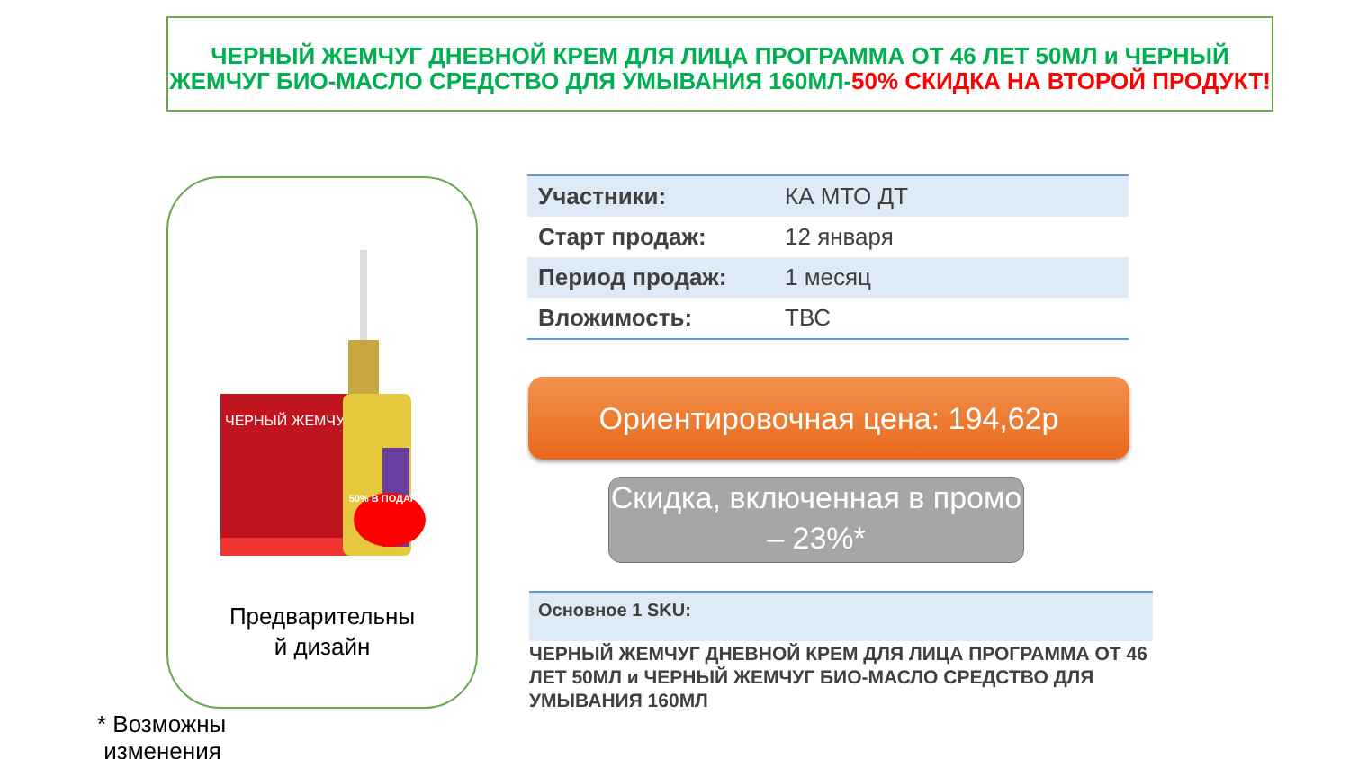ЧЕРНЫЙ ЖЕМЧУГ ДНЕВНОЙ КРЕМ ДЛЯ ЛИЦА ПРОГРАММА ОТ 46 ЛЕТ 50МЛ и ЧЕРНЫЙ ЖЕМЧУГ БИО-МАСЛО СРЕДСТВО ДЛЯ УМЫВАНИЯ 160МЛ-50% СКИДКА НА ВТОРОЙ ПРОДУКТ!
ЧЕРНЫЙ ЖЕМЧУГ
50% В ПОДАРОК
Предварительны
й дизайн
| Участники: | КА МТО ДТ |
| Старт продаж: | 12 января |
| Период продаж: | 1 месяц |
| Вложимость: | ТВС |
Ориентировочная цена: 194,62р
Скидка, включенная в промо – 23%*
Основное 1 SKU:
ЧЕРНЫЙ ЖЕМЧУГ ДНЕВНОЙ КРЕМ ДЛЯ ЛИЦА ПРОГРАММА ОТ 46 ЛЕТ 50МЛ и ЧЕРНЫЙ ЖЕМЧУГ БИО-МАСЛО СРЕДСТВО ДЛЯ УМЫВАНИЯ 160МЛ
* Возможны
изменения